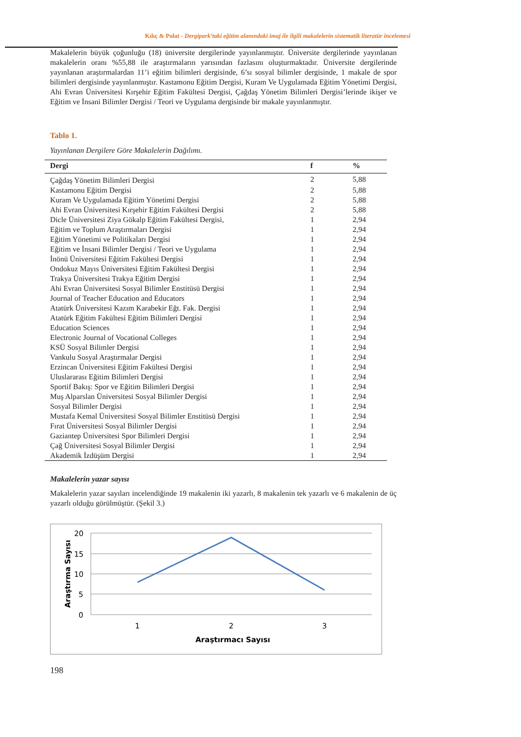Kılıç & Polat - Dergipark’taki eğitim alanındaki imaj ile ilgili makalelerin sistematik literatür incelemesi
Makalelerin büyük çoğunluğu (18) üniversite dergilerinde yayınlanmıştır. Üniversite dergilerinde yayınlanan makalelerin oranı %55,88 ile araştırmaların yarısından fazlasını oluşturmaktadır. Üniversite dergilerinde yayınlanan araştırmalardan 11’i eğitim bilimleri dergisinde, 6’sı sosyal bilimler dergisinde, 1 makale de spor bilimleri dergisinde yayınlanmıştır. Kastamonu Eğitim Dergisi, Kuram Ve Uygulamada Eğitim Yönetimi Dergisi, Ahi Evran Üniversitesi Kırşehir Eğitim Fakültesi Dergisi, Çağdaş Yönetim Bilimleri Dergisi’lerinde ikişer ve Eğitim ve İnsani Bilimler Dergisi / Teori ve Uygulama dergisinde bir makale yayınlanmıştır.
Tablo 1.
Yayınlanan Dergilere Göre Makalelerin Dağılımı.
| Dergi | f | % |
| --- | --- | --- |
| Çağdaş Yönetim Bilimleri Dergisi | 2 | 5,88 |
| Kastamonu Eğitim Dergisi | 2 | 5,88 |
| Kuram Ve Uygulamada Eğitim Yönetimi Dergisi | 2 | 5,88 |
| Ahi Evran Üniversitesi Kırşehir Eğitim Fakültesi Dergisi | 2 | 5,88 |
| Dicle Üniversitesi Ziya Gökalp Eğitim Fakültesi Dergisi, | 1 | 2,94 |
| Eğitim ve Toplum Araştırmaları Dergisi | 1 | 2,94 |
| Eğitim Yönetimi ve Politikaları Dergisi | 1 | 2,94 |
| Eğitim ve İnsani Bilimler Dergisi / Teori ve Uygulama | 1 | 2,94 |
| İnönü Üniversitesi Eğitim Fakültesi Dergisi | 1 | 2,94 |
| Ondokuz Mayıs Üniversitesi Eğitim Fakültesi Dergisi | 1 | 2,94 |
| Trakya Üniversitesi Trakya Eğitim Dergisi | 1 | 2,94 |
| Ahi Evran Üniversitesi Sosyal Bilimler Enstitüsü Dergisi | 1 | 2,94 |
| Journal of Teacher Education and Educators | 1 | 2,94 |
| Atatürk Üniversitesi Kazım Karabekir Eğt. Fak. Dergisi | 1 | 2,94 |
| Atatürk Eğitim Fakültesi Eğitim Bilimleri Dergisi | 1 | 2,94 |
| Education Sciences | 1 | 2,94 |
| Electronic Journal of Vocational Colleges | 1 | 2,94 |
| KSÜ Sosyal Bilimler Dergisi | 1 | 2,94 |
| Vankulu Sosyal Araştırmalar Dergisi | 1 | 2,94 |
| Erzincan Üniversitesi Eğitim Fakültesi Dergisi | 1 | 2,94 |
| Uluslararası Eğitim Bilimleri Dergisi | 1 | 2,94 |
| Sportif Bakış: Spor ve Eğitim Bilimleri Dergisi | 1 | 2,94 |
| Muş Alparslan Üniversitesi Sosyal Bilimler Dergisi | 1 | 2,94 |
| Sosyal Bilimler Dergisi | 1 | 2,94 |
| Mustafa Kemal Üniversitesi Sosyal Bilimler Enstitüsü Dergisi | 1 | 2,94 |
| Fırat Üniversitesi Sosyal Bilimler Dergisi | 1 | 2,94 |
| Gaziantep Üniversitesi Spor Bilimleri Dergisi | 1 | 2,94 |
| Çağ Üniversitesi Sosyal Bilimler Dergisi | 1 | 2,94 |
| Akademik İzdüşüm Dergisi | 1 | 2,94 |
Makalelerin yazar sayısı
Makalelerin yazar sayıları incelendiğinde 19 makalenin iki yazarlı, 8 makalenin tek yazarlı ve 6 makalenin de üç yazarlı olduğu görülmüştür. (Şekil 3.)
20
15
10
5
0
1
2
3
Araştırmacı Sayısı
Araştırma Sayısı
198